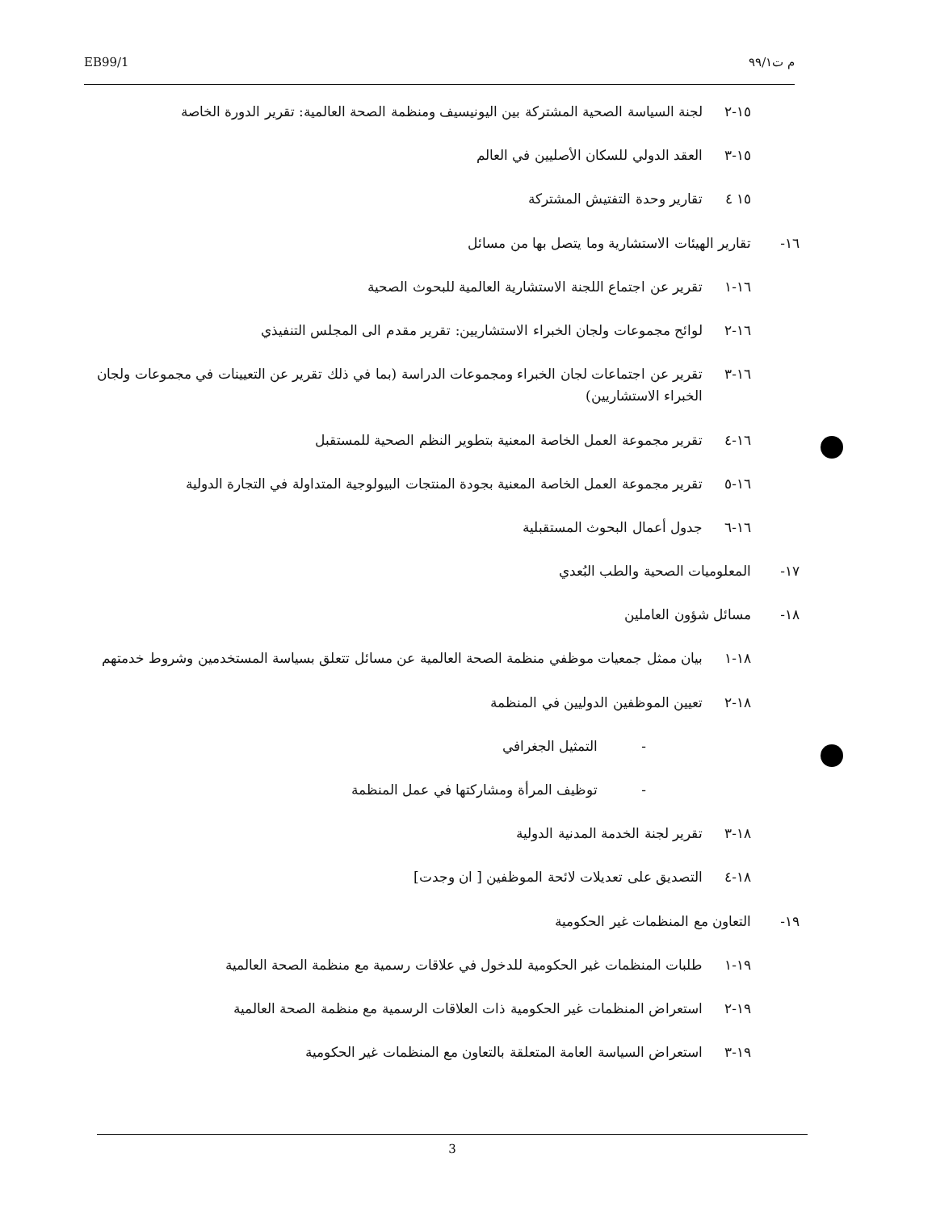EB99/1 م ت٩٩/١
١٥-٢ لجنة السياسة الصحية المشتركة بين اليونيسيف ومنظمة الصحة العالمية: تقرير الدورة الخاصة
١٥-٣ العقد الدولي للسكان الأصليين في العالم
١٥ ٤ تقارير وحدة التفتيش المشتركة
١٦- تقارير الهيئات الاستشارية وما يتصل بها من مسائل
١٦-١ تقرير عن اجتماع اللجنة الاستشارية العالمية للبحوث الصحية
١٦-٢ لوائح مجموعات ولجان الخبراء الاستشاريين: تقرير مقدم الى المجلس التنفيذي
١٦-٣ تقرير عن اجتماعات لجان الخبراء ومجموعات الدراسة (بما في ذلك تقرير عن التعيينات في مجموعات ولجان الخبراء الاستشاريين)
١٦-٤ تقرير مجموعة العمل الخاصة المعنية بتطوير النظم الصحية للمستقبل
١٦-٥ تقرير مجموعة العمل الخاصة المعنية بجودة المنتجات البيولوجية المتداولة في التجارة الدولية
١٦-٦ جدول أعمال البحوث المستقبلية
١٧- المعلوميات الصحية والطب البُعدي
١٨- مسائل شؤون العاملين
١٨-١ بيان ممثل جمعيات موظفي منظمة الصحة العالمية عن مسائل تتعلق بسياسة المستخدمين وشروط خدمتهم
١٨-٢ تعيين الموظفين الدوليين في المنظمة
- التمثيل الجغرافي
- توظيف المرأة ومشاركتها في عمل المنظمة
١٨-٣ تقرير لجنة الخدمة المدنية الدولية
١٨-٤ التصديق على تعديلات لائحة الموظفين [ ان وجدت]
١٩- التعاون مع المنظمات غير الحكومية
١٩-١ طلبات المنظمات غير الحكومية للدخول في علاقات رسمية مع منظمة الصحة العالمية
١٩-٢ استعراض المنظمات غير الحكومية ذات العلاقات الرسمية مع منظمة الصحة العالمية
١٩-٣ استعراض السياسة العامة المتعلقة بالتعاون مع المنظمات غير الحكومية
3